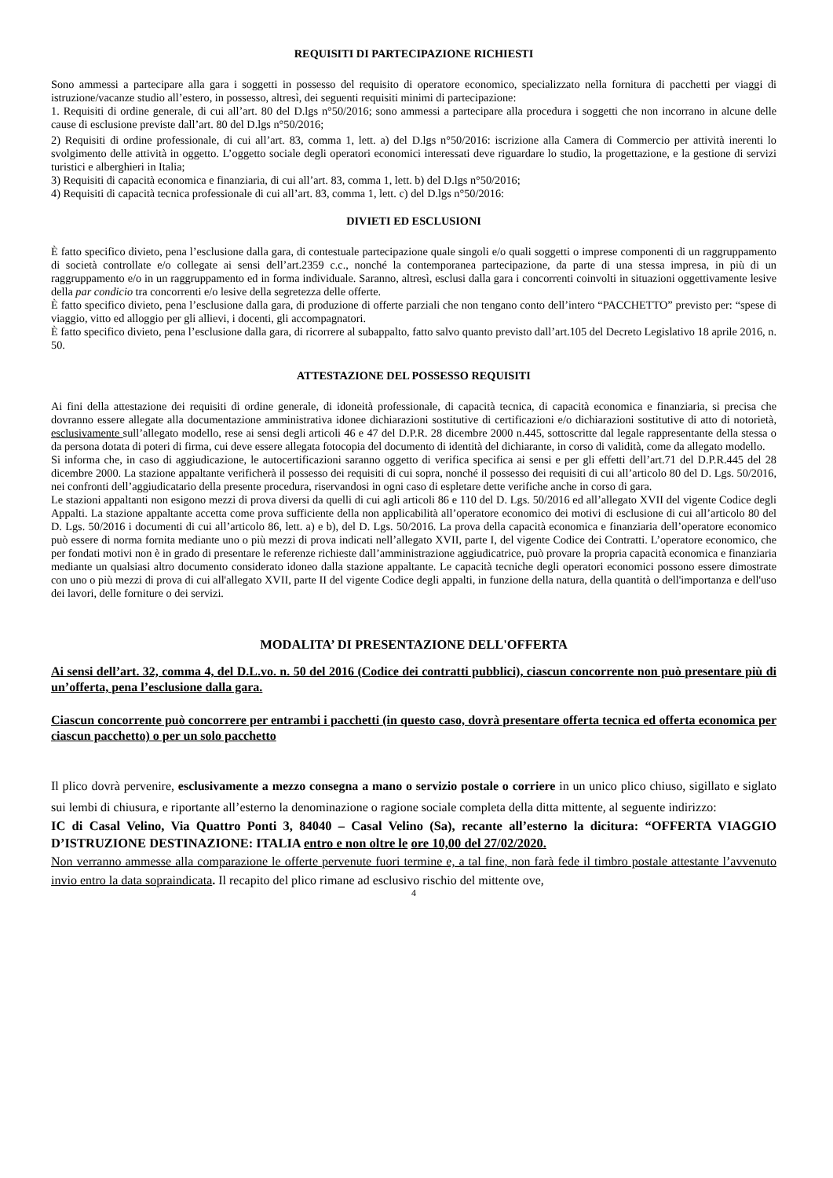REQUISITI DI PARTECIPAZIONE RICHIESTI
Sono ammessi a partecipare alla gara i soggetti in possesso del requisito di operatore economico, specializzato nella fornitura di pacchetti per viaggi di istruzione/vacanze studio all’estero, in possesso, altresì, dei seguenti requisiti minimi di partecipazione:
1. Requisiti di ordine generale, di cui all’art. 80 del D.lgs n°50/2016; sono ammessi a partecipare alla procedura i soggetti che non incorrano in alcune delle cause di esclusione previste dall’art. 80 del D.lgs n°50/2016;
2) Requisiti di ordine professionale, di cui all’art. 83, comma 1, lett. a) del D.lgs n°50/2016: iscrizione alla Camera di Commercio per attività inerenti lo svolgimento delle attività in oggetto. L’oggetto sociale degli operatori economici interessati deve riguardare lo studio, la progettazione, e la gestione di servizi turistici e alberghieri in Italia;
3) Requisiti di capacità economica e finanziaria, di cui all’art. 83, comma 1, lett. b) del D.lgs n°50/2016;
4) Requisiti di capacità tecnica professionale di cui all’art. 83, comma 1, lett. c) del D.lgs n°50/2016:
DIVIETI ED ESCLUSIONI
È fatto specifico divieto, pena l’esclusione dalla gara, di contestuale partecipazione quale singoli e/o quali soggetti o imprese componenti di un raggruppamento di società controllate e/o collegate ai sensi dell’art.2359 c.c., nonché la contemporanea partecipazione, da parte di una stessa impresa, in più di un raggruppamento e/o in un raggruppamento ed in forma individuale. Saranno, altresì, esclusi dalla gara i concorrenti coinvolti in situazioni oggettivamente lesive della par condicio tra concorrenti e/o lesive della segretezza delle offerte.
È fatto specifico divieto, pena l’esclusione dalla gara, di produzione di offerte parziali che non tengano conto dell’intero “PACCHETTO” previsto per: “spese di viaggio, vitto ed alloggio per gli allievi, i docenti, gli accompagnatori.
È fatto specifico divieto, pena l’esclusione dalla gara, di ricorrere al subappalto, fatto salvo quanto previsto dall’art.105 del Decreto Legislativo 18 aprile 2016, n. 50.
ATTESTAZIONE DEL POSSESSO REQUISITI
Ai fini della attestazione dei requisiti di ordine generale, di idoneità professionale, di capacità tecnica, di capacità economica e finanziaria, si precisa che dovranno essere allegate alla documentazione amministrativa idonee dichiarazioni sostitutive di certificazioni e/o dichiarazioni sostitutive di atto di notorietà, esclusivamente sull’allegato modello, rese ai sensi degli articoli 46 e 47 del D.P.R. 28 dicembre 2000 n.445, sottoscritte dal legale rappresentante della stessa o da persona dotata di poteri di firma, cui deve essere allegata fotocopia del documento di identità del dichiarante, in corso di validità, come da allegato modello.
Si informa che, in caso di aggiudicazione, le autocertificazioni saranno oggetto di verifica specifica ai sensi e per gli effetti dell’art.71 del D.P.R.445 del 28 dicembre 2000. La stazione appaltante verificherà il possesso dei requisiti di cui sopra, nonché il possesso dei requisiti di cui all’articolo 80 del D. Lgs. 50/2016, nei confronti dell’aggiudicatario della presente procedura, riservandosi in ogni caso di espletare dette verifiche anche in corso di gara.
Le stazioni appaltanti non esigono mezzi di prova diversi da quelli di cui agli articoli 86 e 110 del D. Lgs. 50/2016 ed all’allegato XVII del vigente Codice degli Appalti. La stazione appaltante accetta come prova sufficiente della non applicabilità all’operatore economico dei motivi di esclusione di cui all’articolo 80 del D. Lgs. 50/2016 i documenti di cui all’articolo 86, lett. a) e b), del D. Lgs. 50/2016. La prova della capacità economica e finanziaria dell’operatore economico può essere di norma fornita mediante uno o più mezzi di prova indicati nell’allegato XVII, parte I, del vigente Codice dei Contratti. L’operatore economico, che per fondati motivi non è in grado di presentare le referenze richieste dall’amministrazione aggiudicatrice, può provare la propria capacità economica e finanziaria mediante un qualsiasi altro documento considerato idoneo dalla stazione appaltante. Le capacità tecniche degli operatori economici possono essere dimostrate con uno o più mezzi di prova di cui all'allegato XVII, parte II del vigente Codice degli appalti, in funzione della natura, della quantità o dell'importanza e dell'uso dei lavori, delle forniture o dei servizi.
MODALITA’ DI PRESENTAZIONE DELL'OFFERTA
Ai sensi dell’art. 32, comma 4, del D.L.vo. n. 50 del 2016 (Codice dei contratti pubblici), ciascun concorrente non può presentare più di un’offerta, pena l’esclusione dalla gara.
Ciascun concorrente può concorrere per entrambi i pacchetti (in questo caso, dovrà presentare offerta tecnica ed offerta economica per ciascun pacchetto) o per un solo pacchetto
Il plico dovrà pervenire, esclusivamente a mezzo consegna a mano o servizio postale o corriere in un unico plico chiuso, sigillato e siglato sui lembi di chiusura, e riportante all’esterno la denominazione o ragione sociale completa della ditta mittente, al seguente indirizzo:
IC di Casal Velino, Via Quattro Ponti 3, 84040 – Casal Velino (Sa), recante all’esterno la dicitura: “OFFERTA VIAGGIO D’ISTRUZIONE DESTINAZIONE: ITALIA entro e non oltre le ore 10,00 del 27/02/2020.
Non verranno ammesse alla comparazione le offerte pervenute fuori termine e, a tal fine, non farà fede il timbro postale attestante l’avvenuto invio entro la data sopraindicata. Il recapito del plico rimane ad esclusivo rischio del mittente ove,
4